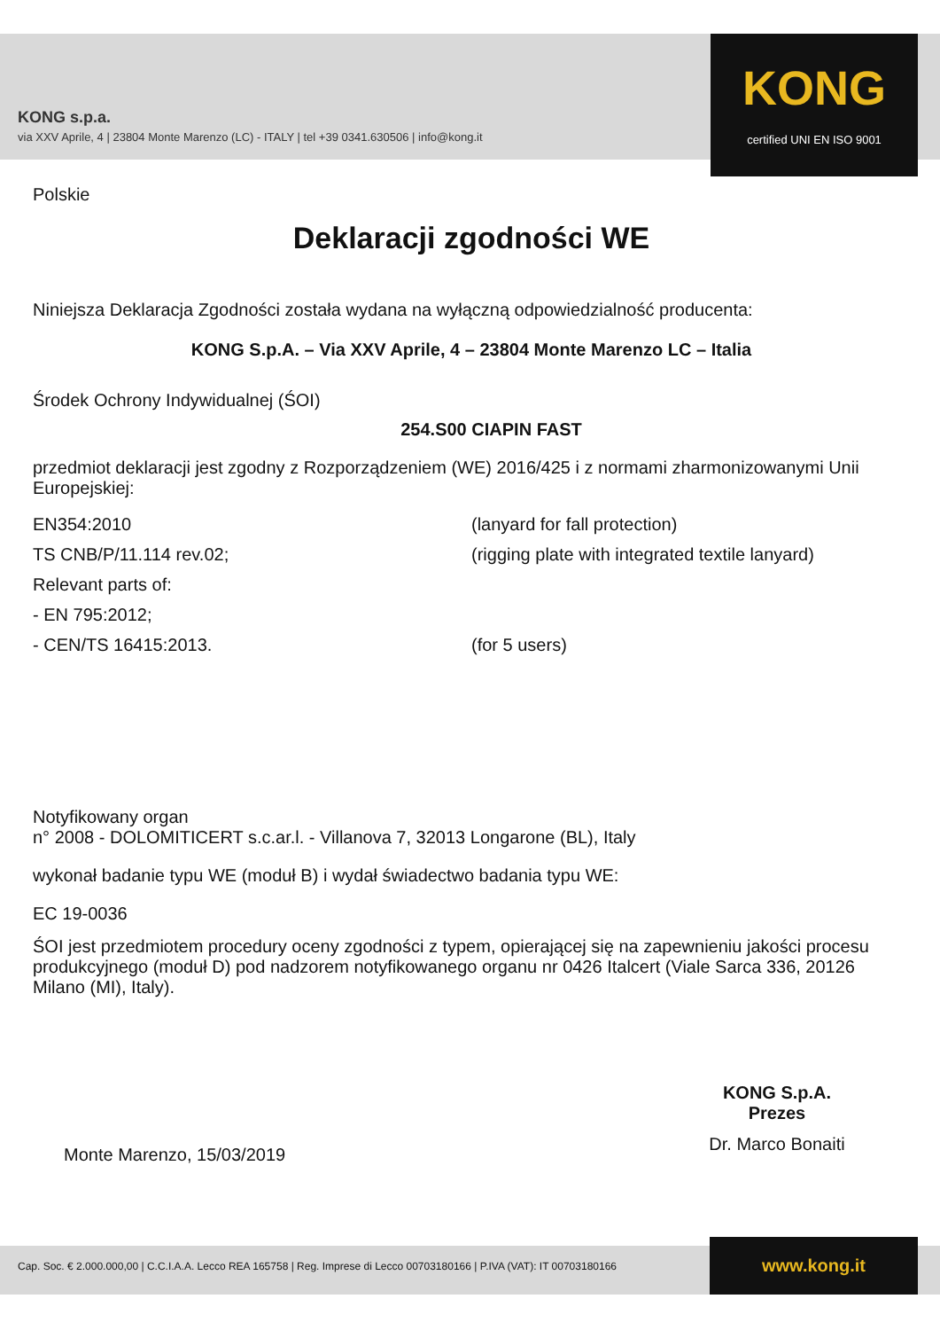KONG s.p.a.
via XXV Aprile, 4 | 23804 Monte Marenzo (LC) - ITALY | tel +39 0341.630506 | info@kong.it
KONG
certified UNI EN ISO 9001
Polskie
Deklaracji zgodności WE
Niniejsza Deklaracja Zgodności została wydana na wyłączną odpowiedzialność producenta:
KONG S.p.A. – Via XXV Aprile, 4 – 23804 Monte Marenzo LC – Italia
Środek Ochrony Indywidualnej (ŚOI)
254.S00 CIAPIN FAST
przedmiot deklaracji jest zgodny z Rozporządzeniem (WE) 2016/425 i z normami zharmonizowanymi Unii Europejskiej:
EN354:2010 (lanyard for fall protection)
TS CNB/P/11.114 rev.02; (rigging plate with integrated textile lanyard)
Relevant parts of:
- EN 795:2012;
- CEN/TS 16415:2013. (for 5 users)
Notyfikowany organ
n° 2008 - DOLOMITICERT s.c.ar.l. - Villanova 7, 32013 Longarone (BL), Italy
wykonał badanie typu WE (moduł B) i wydał świadectwo badania typu WE:
EC 19-0036
ŚOI jest przedmiotem procedury oceny zgodności z typem, opierającej się na zapewnieniu jakości procesu produkcyjnego (moduł D) pod nadzorem notyfikowanego organu nr 0426 Italcert (Viale Sarca 336, 20126 Milano (MI), Italy).
Monte Marenzo, 15/03/2019
KONG S.p.A.
Prezes
Dr. Marco Bonaiti
Cap. Soc. € 2.000.000,00 | C.C.I.A.A. Lecco REA 165758 | Reg. Imprese di Lecco 00703180166 | P.IVA (VAT): IT 00703180166
www.kong.it